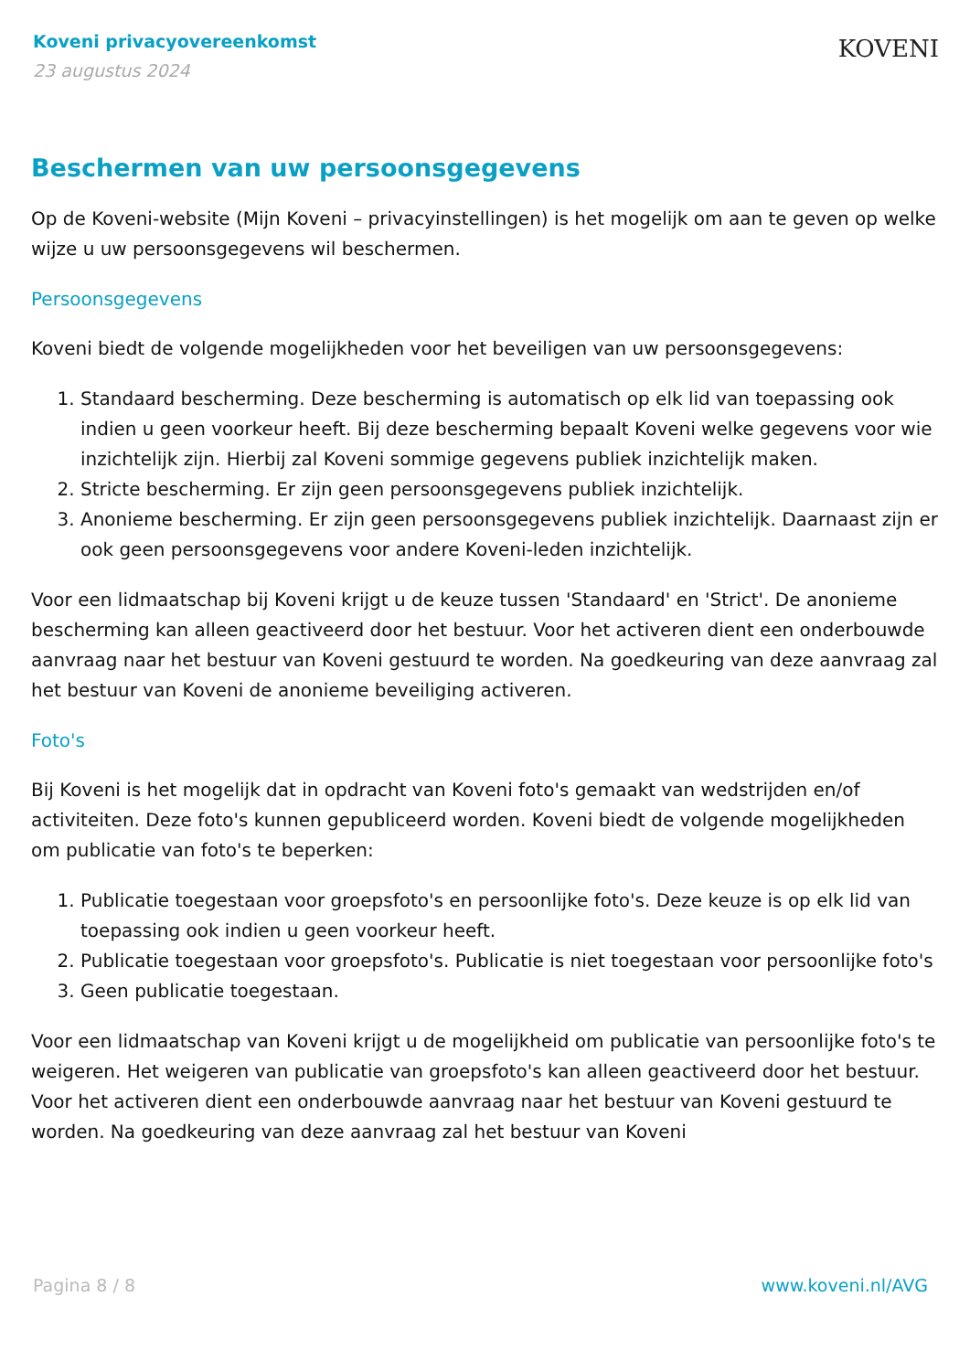Koveni privacyovereenkomst
23 augustus 2024
KOVENI
Beschermen van uw persoonsgegevens
Op de Koveni-website (Mijn Koveni – privacyinstellingen) is het mogelijk om aan te geven op welke wijze u uw persoonsgegevens wil beschermen.
Persoonsgegevens
Koveni biedt de volgende mogelijkheden voor het beveiligen van uw persoonsgegevens:
1. Standaard bescherming. Deze bescherming is automatisch op elk lid van toepassing ook indien u geen voorkeur heeft. Bij deze bescherming bepaalt Koveni welke gegevens voor wie inzichtelijk zijn. Hierbij zal Koveni sommige gegevens publiek inzichtelijk maken.
2. Stricte bescherming. Er zijn geen persoonsgegevens publiek inzichtelijk.
3. Anonieme bescherming. Er zijn geen persoonsgegevens publiek inzichtelijk. Daarnaast zijn er ook geen persoonsgegevens voor andere Koveni-leden inzichtelijk.
Voor een lidmaatschap bij Koveni krijgt u de keuze tussen 'Standaard' en 'Strict'. De anonieme bescherming kan alleen geactiveerd door het bestuur. Voor het activeren dient een onderbouwde aanvraag naar het bestuur van Koveni gestuurd te worden. Na goedkeuring van deze aanvraag zal het bestuur van Koveni de anonieme beveiliging activeren.
Foto's
Bij Koveni is het mogelijk dat in opdracht van Koveni foto's gemaakt van wedstrijden en/of activiteiten. Deze foto's kunnen gepubliceerd worden. Koveni biedt de volgende mogelijkheden om publicatie van foto's te beperken:
1. Publicatie toegestaan voor groepsfoto's en persoonlijke foto's. Deze keuze is op elk lid van toepassing ook indien u geen voorkeur heeft.
2. Publicatie toegestaan voor groepsfoto's. Publicatie is niet toegestaan voor persoonlijke foto's
3. Geen publicatie toegestaan.
Voor een lidmaatschap van Koveni krijgt u de mogelijkheid om publicatie van persoonlijke foto's te weigeren. Het weigeren van publicatie van groepsfoto's kan alleen geactiveerd door het bestuur. Voor het activeren dient een onderbouwde aanvraag naar het bestuur van Koveni gestuurd te worden. Na goedkeuring van deze aanvraag zal het bestuur van Koveni
Pagina 8 / 8 www.koveni.nl/AVG